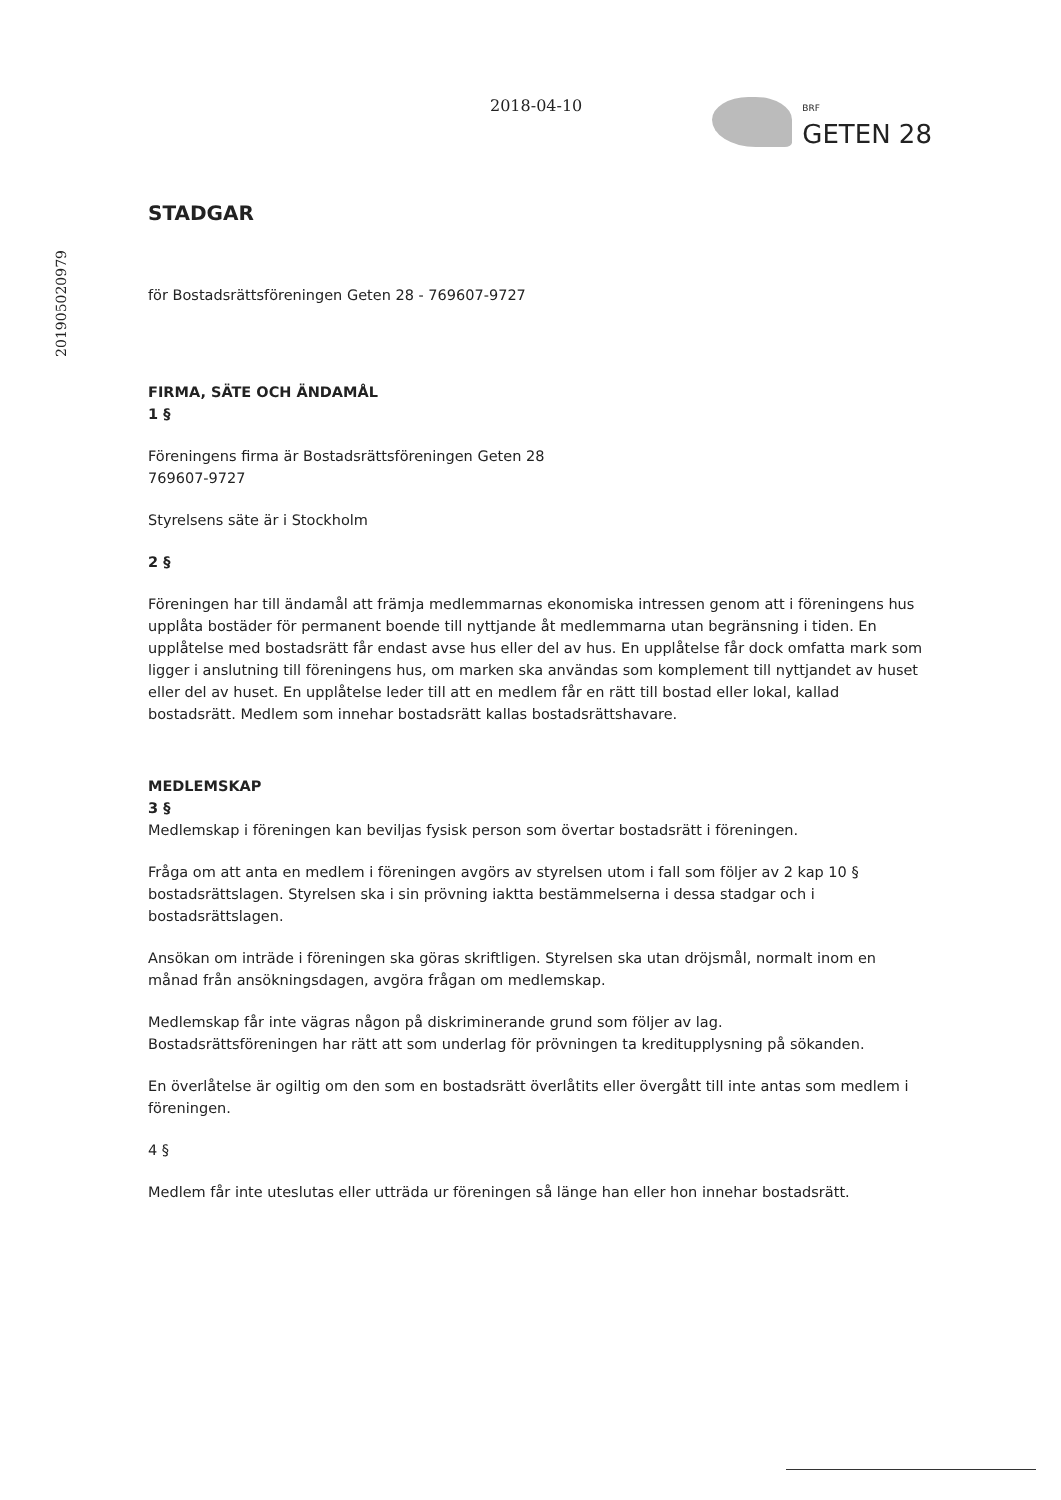201905020979
2018-04-10
BRF
GETEN 28
STADGAR
för Bostadsrättsföreningen Geten 28 - 769607-9727
FIRMA, SÄTE OCH ÄNDAMÅL
1 §
Föreningens firma är Bostadsrättsföreningen Geten 28
769607-9727
Styrelsens säte är i Stockholm
2 §
Föreningen har till ändamål att främja medlemmarnas ekonomiska intressen genom att i föreningens hus upplåta bostäder för permanent boende till nyttjande åt medlemmarna utan begränsning i tiden. En upplåtelse med bostadsrätt får endast avse hus eller del av hus. En upplåtelse får dock omfatta mark som ligger i anslutning till föreningens hus, om marken ska användas som komplement till nyttjandet av huset eller del av huset. En upplåtelse leder till att en medlem får en rätt till bostad eller lokal, kallad bostadsrätt. Medlem som innehar bostadsrätt kallas bostadsrättshavare.
MEDLEMSKAP
3 §
Medlemskap i föreningen kan beviljas fysisk person som övertar bostadsrätt i föreningen.
Fråga om att anta en medlem i föreningen avgörs av styrelsen utom i fall som följer av 2 kap 10 § bostadsrättslagen. Styrelsen ska i sin prövning iaktta bestämmelserna i dessa stadgar och i bostadsrättslagen.
Ansökan om inträde i föreningen ska göras skriftligen. Styrelsen ska utan dröjsmål, normalt inom en månad från ansökningsdagen, avgöra frågan om medlemskap.
Medlemskap får inte vägras någon på diskriminerande grund som följer av lag.
Bostadsrättsföreningen har rätt att som underlag för prövningen ta kreditupplysning på sökanden.
En överlåtelse är ogiltig om den som en bostadsrätt överlåtits eller övergått till inte antas som medlem i föreningen.
4 §
Medlem får inte uteslutas eller utträda ur föreningen så länge han eller hon innehar bostadsrätt.